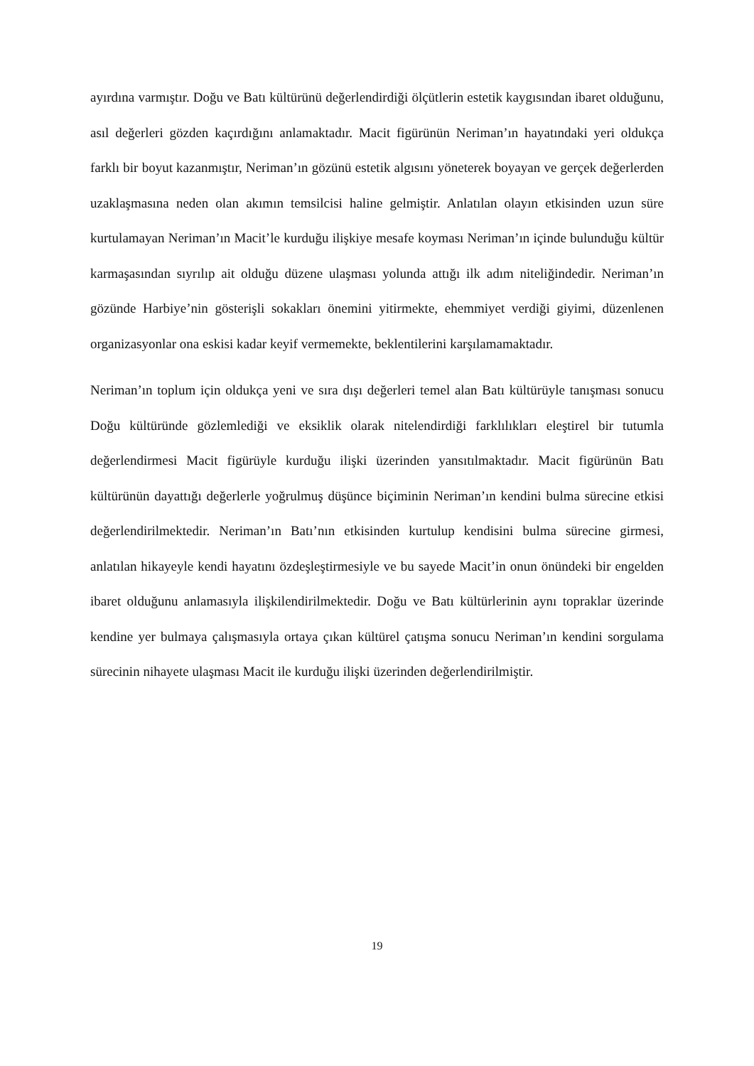ayırdına varmıştır. Doğu ve Batı kültürünü değerlendirdiği ölçütlerin estetik kaygısından ibaret olduğunu, asıl değerleri gözden kaçırdığını anlamaktadır. Macit figürünün Neriman’ın hayatındaki yeri oldukça farklı bir boyut kazanmıştır, Neriman’ın gözünü estetik algısını yöneterek boyayan ve gerçek değerlerden uzaklaşmasına neden olan akımın temsilcisi haline gelmiştir. Anlatılan olayın etkisinden uzun süre kurtulamayan Neriman’ın Macit’le kurduğu ilişkiye mesafe koyması Neriman’ın içinde bulunduğu kültür karmaşasından sıyrılıp ait olduğu düzene ulaşması yolunda attığı ilk adım niteliğindedir. Neriman’ın gözünde Harbiye’nin gösterişli sokakları önemini yitirmekte, ehemmiyet verdiği giyimi, düzenlenen organizasyonlar ona eskisi kadar keyif vermemekte, beklentilerini karşılamamaktadır.
Neriman’ın toplum için oldukça yeni ve sıra dışı değerleri temel alan Batı kültürüyle tanışması sonucu Doğu kültüründe gözlemlediği ve eksiklik olarak nitelendirdiği farklılıkları eleştirel bir tutumla değerlendirmesi Macit figürüyle kurduğu ilişki üzerinden yansıtılmaktadır. Macit figürünün Batı kültürünün dayattığı değerlerle yoğrulmuş düşünce biçiminin Neriman’ın kendini bulma sürecine etkisi değerlendirilmektedir. Neriman’ın Batı’nın etkisinden kurtulup kendisini bulma sürecine girmesi, anlatılan hikayeyle kendi hayatını özdeşleştirmesiyle ve bu sayede Macit’in onun önündeki bir engelden ibaret olduğunu anlamasıyla ilişkilendirilmektedir. Doğu ve Batı kültürlerinin aynı topraklar üzerinde kendine yer bulmaya çalışmasıyla ortaya çıkan kültürel çatışma sonucu Neriman’ın kendini sorgulama sürecinin nihayete ulaşması Macit ile kurduğu ilişki üzerinden değerlendirilmiştir.
19